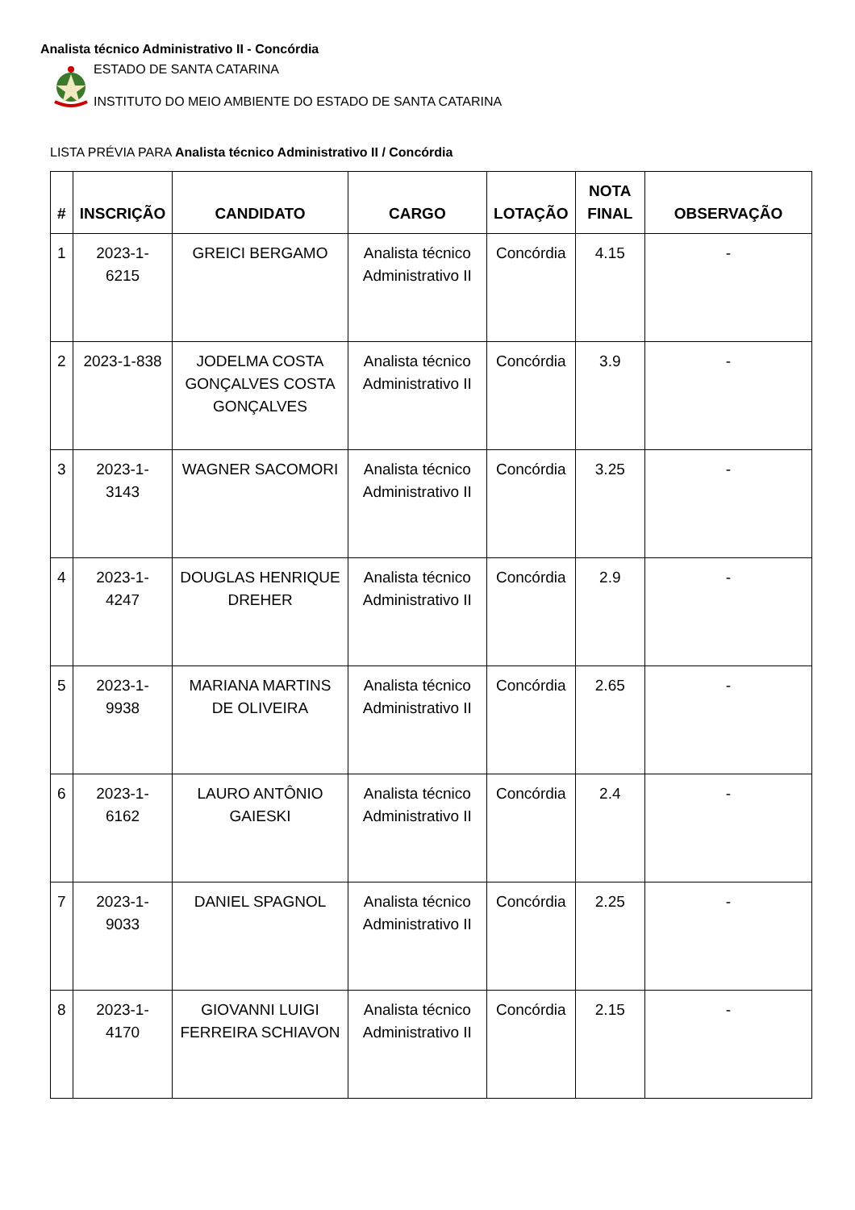Analista técnico Administrativo II - Concórdia
ESTADO DE SANTA CATARINA
INSTITUTO DO MEIO AMBIENTE DO ESTADO DE SANTA CATARINA
LISTA PRÉVIA PARA Analista técnico Administrativo II / Concórdia
| # | INSCRIÇÃO | CANDIDATO | CARGO | LOTAÇÃO | NOTA FINAL | OBSERVAÇÃO |
| --- | --- | --- | --- | --- | --- | --- |
| 1 | 2023-1-6215 | GREICI BERGAMO | Analista técnico Administrativo II | Concórdia | 4.15 | - |
| 2 | 2023-1-838 | JODELMA COSTA GONÇALVES COSTA GONÇALVES | Analista técnico Administrativo II | Concórdia | 3.9 | - |
| 3 | 2023-1-3143 | WAGNER SACOMORI | Analista técnico Administrativo II | Concórdia | 3.25 | - |
| 4 | 2023-1-4247 | DOUGLAS HENRIQUE DREHER | Analista técnico Administrativo II | Concórdia | 2.9 | - |
| 5 | 2023-1-9938 | MARIANA MARTINS DE OLIVEIRA | Analista técnico Administrativo II | Concórdia | 2.65 | - |
| 6 | 2023-1-6162 | LAURO ANTÔNIO GAIESKI | Analista técnico Administrativo II | Concórdia | 2.4 | - |
| 7 | 2023-1-9033 | DANIEL SPAGNOL | Analista técnico Administrativo II | Concórdia | 2.25 | - |
| 8 | 2023-1-4170 | GIOVANNI LUIGI FERREIRA SCHIAVON | Analista técnico Administrativo II | Concórdia | 2.15 | - |